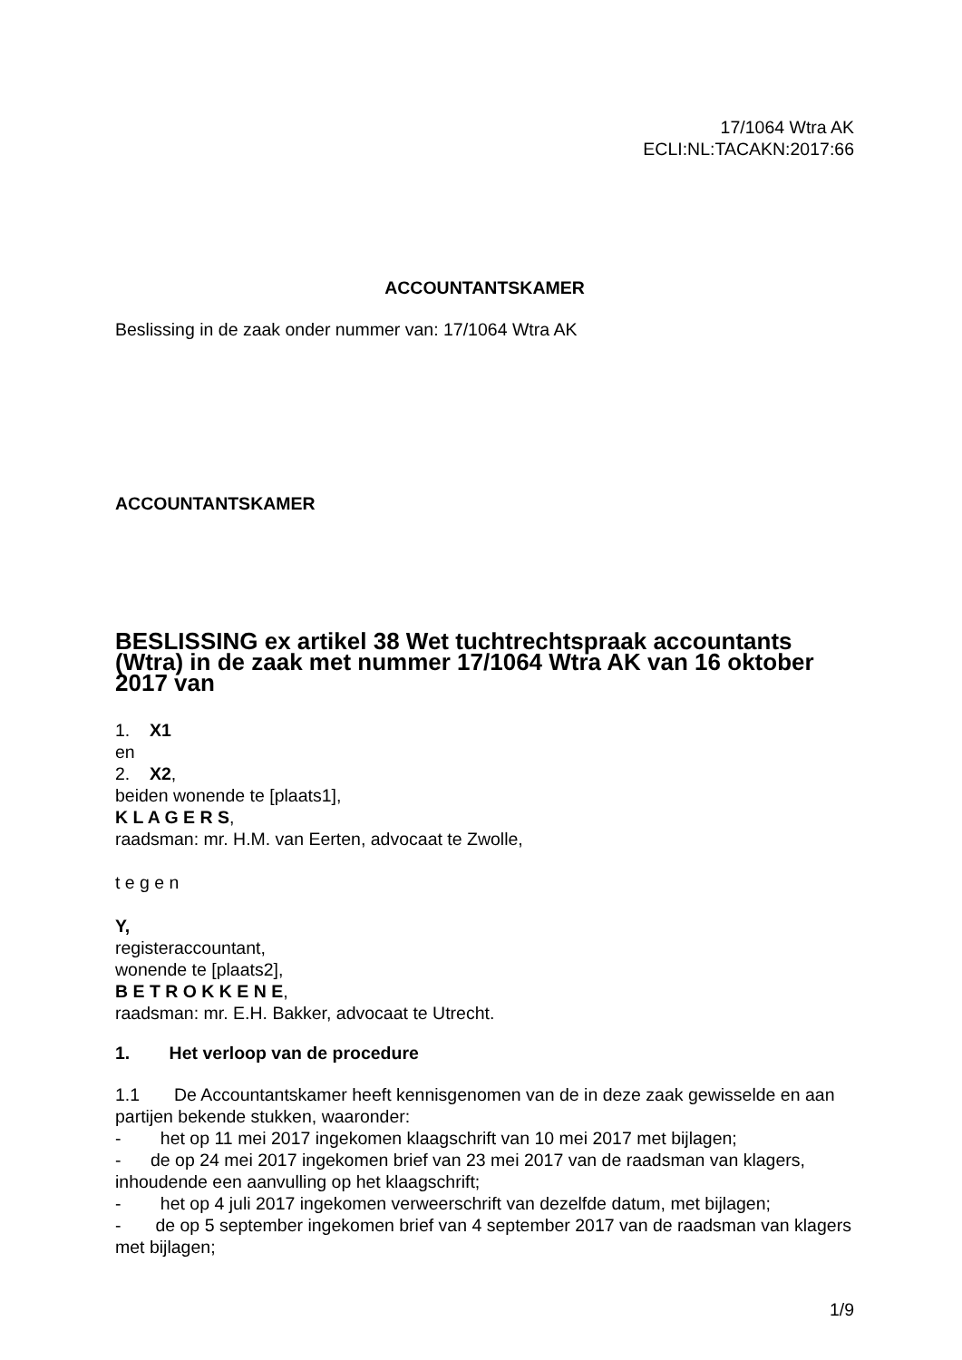17/1064 Wtra AK
ECLI:NL:TACAKN:2017:66
ACCOUNTANTSKAMER
Beslissing in de zaak onder nummer van: 17/1064 Wtra AK
ACCOUNTANTSKAMER
BESLISSING ex artikel 38 Wet tuchtrechtspraak accountants (Wtra) in de zaak met nummer 17/1064 Wtra AK van 16 oktober 2017 van
1. X1
en
2. X2,
beiden wonende te [plaats1],
K L A G E R S,
raadsman: mr. H.M. van Eerten, advocaat te Zwolle,
t e g e n
Y,
registeraccountant,
wonende te [plaats2],
B E T R O K K E N E,
raadsman: mr. E.H. Bakker, advocaat te Utrecht.
1. Het verloop van de procedure
1.1 De Accountantskamer heeft kennisgenomen van de in deze zaak gewisselde en aan partijen bekende stukken, waaronder:
- het op 11 mei 2017 ingekomen klaagschrift van 10 mei 2017 met bijlagen;
- de op 24 mei 2017 ingekomen brief van 23 mei 2017 van de raadsman van klagers, inhoudende een aanvulling op het klaagschrift;
- het op 4 juli 2017 ingekomen verweerschrift van dezelfde datum, met bijlagen;
- de op 5 september ingekomen brief van 4 september 2017 van de raadsman van klagers met bijlagen;
1/9